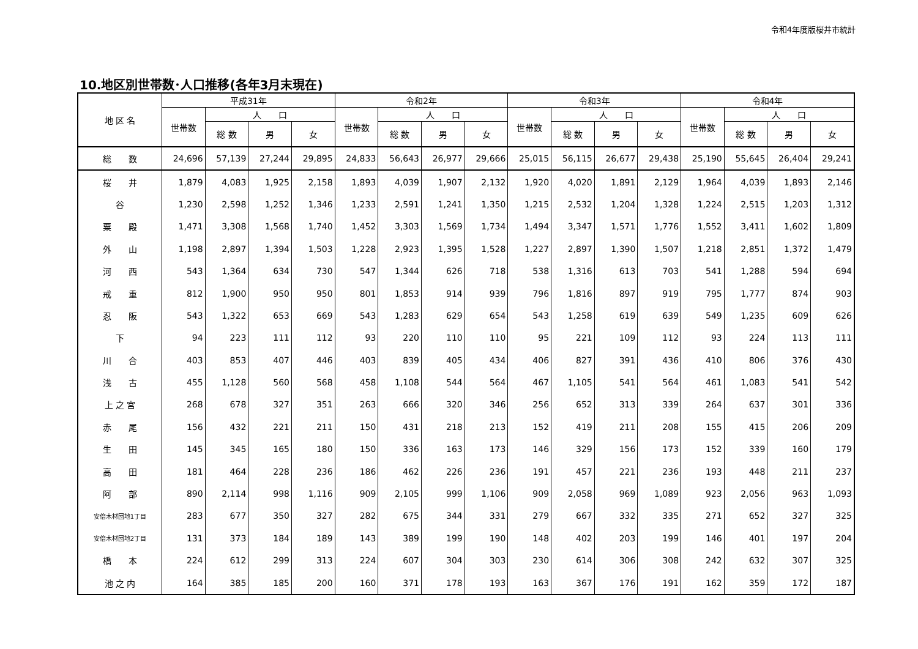令和4年度版桜井市統計
10.地区別世帯数･人口推移(各年3月末現在)
| 地 区 名 | 平成31年 | | | | 令和2年 | | | | 令和3年 | | | | 令和4年 | | | |
| --- | --- | --- | --- | --- | --- | --- | --- | --- | --- | --- | --- | --- | --- | --- | --- | --- |
| | 世帯数 | 人 口 | | | 世帯数 | 人 口 | | | 世帯数 | 人 口 | | | 世帯数 | 人 口 | | |
| | | 総 数 | 男 | 女 | | 総 数 | 男 | 女 | | 総 数 | 男 | 女 | | 総 数 | 男 | 女 |
| 総 数 | 24,696 | 57,139 | 27,244 | 29,895 | 24,833 | 56,643 | 26,977 | 29,666 | 25,015 | 56,115 | 26,677 | 29,438 | 25,190 | 55,645 | 26,404 | 29,241 |
| 桜 井 | 1,879 | 4,083 | 1,925 | 2,158 | 1,893 | 4,039 | 1,907 | 2,132 | 1,920 | 4,020 | 1,891 | 2,129 | 1,964 | 4,039 | 1,893 | 2,146 |
| 谷 | 1,230 | 2,598 | 1,252 | 1,346 | 1,233 | 2,591 | 1,241 | 1,350 | 1,215 | 2,532 | 1,204 | 1,328 | 1,224 | 2,515 | 1,203 | 1,312 |
| 粟 殿 | 1,471 | 3,308 | 1,568 | 1,740 | 1,452 | 3,303 | 1,569 | 1,734 | 1,494 | 3,347 | 1,571 | 1,776 | 1,552 | 3,411 | 1,602 | 1,809 |
| 外 山 | 1,198 | 2,897 | 1,394 | 1,503 | 1,228 | 2,923 | 1,395 | 1,528 | 1,227 | 2,897 | 1,390 | 1,507 | 1,218 | 2,851 | 1,372 | 1,479 |
| 河 西 | 543 | 1,364 | 634 | 730 | 547 | 1,344 | 626 | 718 | 538 | 1,316 | 613 | 703 | 541 | 1,288 | 594 | 694 |
| 戒 重 | 812 | 1,900 | 950 | 950 | 801 | 1,853 | 914 | 939 | 796 | 1,816 | 897 | 919 | 795 | 1,777 | 874 | 903 |
| 忍 阪 | 543 | 1,322 | 653 | 669 | 543 | 1,283 | 629 | 654 | 543 | 1,258 | 619 | 639 | 549 | 1,235 | 609 | 626 |
| 下 | 94 | 223 | 111 | 112 | 93 | 220 | 110 | 110 | 95 | 221 | 109 | 112 | 93 | 224 | 113 | 111 |
| 川 合 | 403 | 853 | 407 | 446 | 403 | 839 | 405 | 434 | 406 | 827 | 391 | 436 | 410 | 806 | 376 | 430 |
| 浅 古 | 455 | 1,128 | 560 | 568 | 458 | 1,108 | 544 | 564 | 467 | 1,105 | 541 | 564 | 461 | 1,083 | 541 | 542 |
| 上 之 宮 | 268 | 678 | 327 | 351 | 263 | 666 | 320 | 346 | 256 | 652 | 313 | 339 | 264 | 637 | 301 | 336 |
| 赤 尾 | 156 | 432 | 221 | 211 | 150 | 431 | 218 | 213 | 152 | 419 | 211 | 208 | 155 | 415 | 206 | 209 |
| 生 田 | 145 | 345 | 165 | 180 | 150 | 336 | 163 | 173 | 146 | 329 | 156 | 173 | 152 | 339 | 160 | 179 |
| 高 田 | 181 | 464 | 228 | 236 | 186 | 462 | 226 | 236 | 191 | 457 | 221 | 236 | 193 | 448 | 211 | 237 |
| 阿 部 | 890 | 2,114 | 998 | 1,116 | 909 | 2,105 | 999 | 1,106 | 909 | 2,058 | 969 | 1,089 | 923 | 2,056 | 963 | 1,093 |
| 安倍木材団地1丁目 | 283 | 677 | 350 | 327 | 282 | 675 | 344 | 331 | 279 | 667 | 332 | 335 | 271 | 652 | 327 | 325 |
| 安倍木材団地2丁目 | 131 | 373 | 184 | 189 | 143 | 389 | 199 | 190 | 148 | 402 | 203 | 199 | 146 | 401 | 197 | 204 |
| 橋 本 | 224 | 612 | 299 | 313 | 224 | 607 | 304 | 303 | 230 | 614 | 306 | 308 | 242 | 632 | 307 | 325 |
| 池 之 内 | 164 | 385 | 185 | 200 | 160 | 371 | 178 | 193 | 163 | 367 | 176 | 191 | 162 | 359 | 172 | 187 |